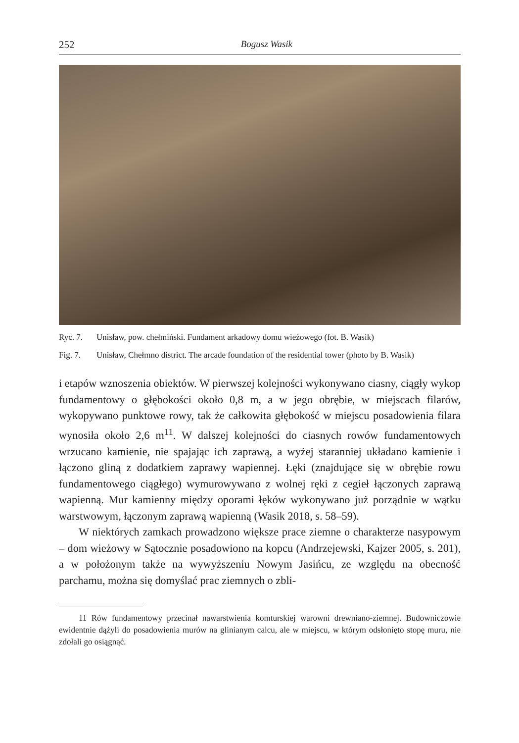252 Bogusz Wasik
Ryc. 7. Unisław, pow. chełmiński. Fundament arkadowy domu wieżowego (fot. B. Wasik)
Fig. 7. Unisław, Chełmno district. The arcade foundation of the residential tower (photo by B. Wasik)
i etapów wznoszenia obiektów. W pierwszej kolejności wykonywano ciasny, ciągły wykop fundamentowy o głębokości około 0,8 m, a w jego obrębie, w miejscach filarów, wykopywano punktowe rowy, tak że całkowita głębokość w miejscu posadowienia filara wynosiła około 2,6 m<sup>11</sup>. W dalszej kolejności do ciasnych rowów fundamentowych wrzucano kamienie, nie spajając ich zaprawą, a wyżej staranniej układano kamienie i łączono gliną z dodatkiem zaprawy wapiennej. Łęki (znajdujące się w obrębie rowu fundamentowego ciągłego) wymurowywano z wolnej ręki z cegieł łączonych zaprawą wapienną. Mur kamienny między oporami łęków wykonywano już porządnie w wątku warstwowym, łączonym zaprawą wapienną (Wasik 2018, s. 58–59).
W niektórych zamkach prowadzono większe prace ziemne o charakterze nasypowym – dom wieżowy w Sątocznie posadowiono na kopcu (Andrzejewski, Kajzer 2005, s. 201), a w położonym także na wywyższeniu Nowym Jasińcu, ze względu na obecność parchamu, można się domyślać prac ziemnych o zbli-
11 Rów fundamentowy przecinał nawarstwienia komturskiej warowni drewniano-ziemnej. Budowniczowie ewidentnie dążyli do posadowienia murów na glinianym calcu, ale w miejscu, w którym odsłonięto stopę muru, nie zdołali go osiągnąć.